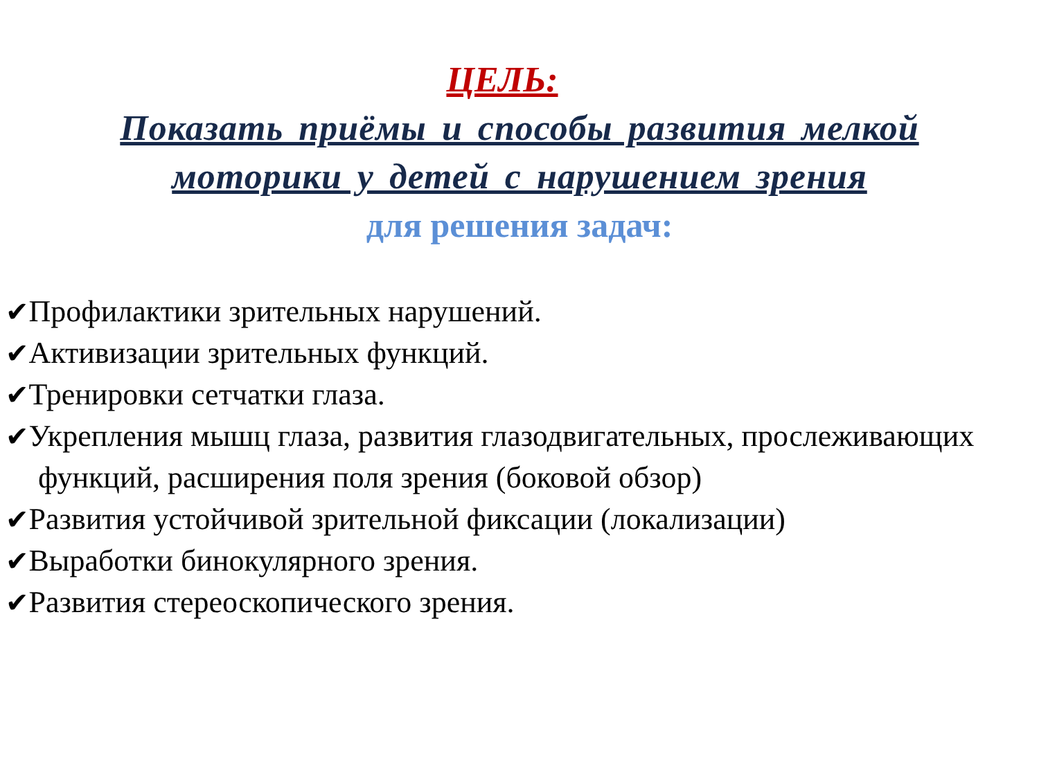ЦЕЛЬ:
Показать приёмы и способы развития мелкой моторики у детей с нарушением зрения
для решения задач:
✔Профилактики зрительных нарушений.
✔Активизации зрительных функций.
✔Тренировки сетчатки глаза.
✔Укрепления мышц глаза, развития глазодвигательных, прослеживающих функций, расширения поля зрения (боковой обзор)
✔Развития устойчивой зрительной фиксации (локализации)
✔Выработки бинокулярного зрения.
✔Развития стереоскопического зрения.